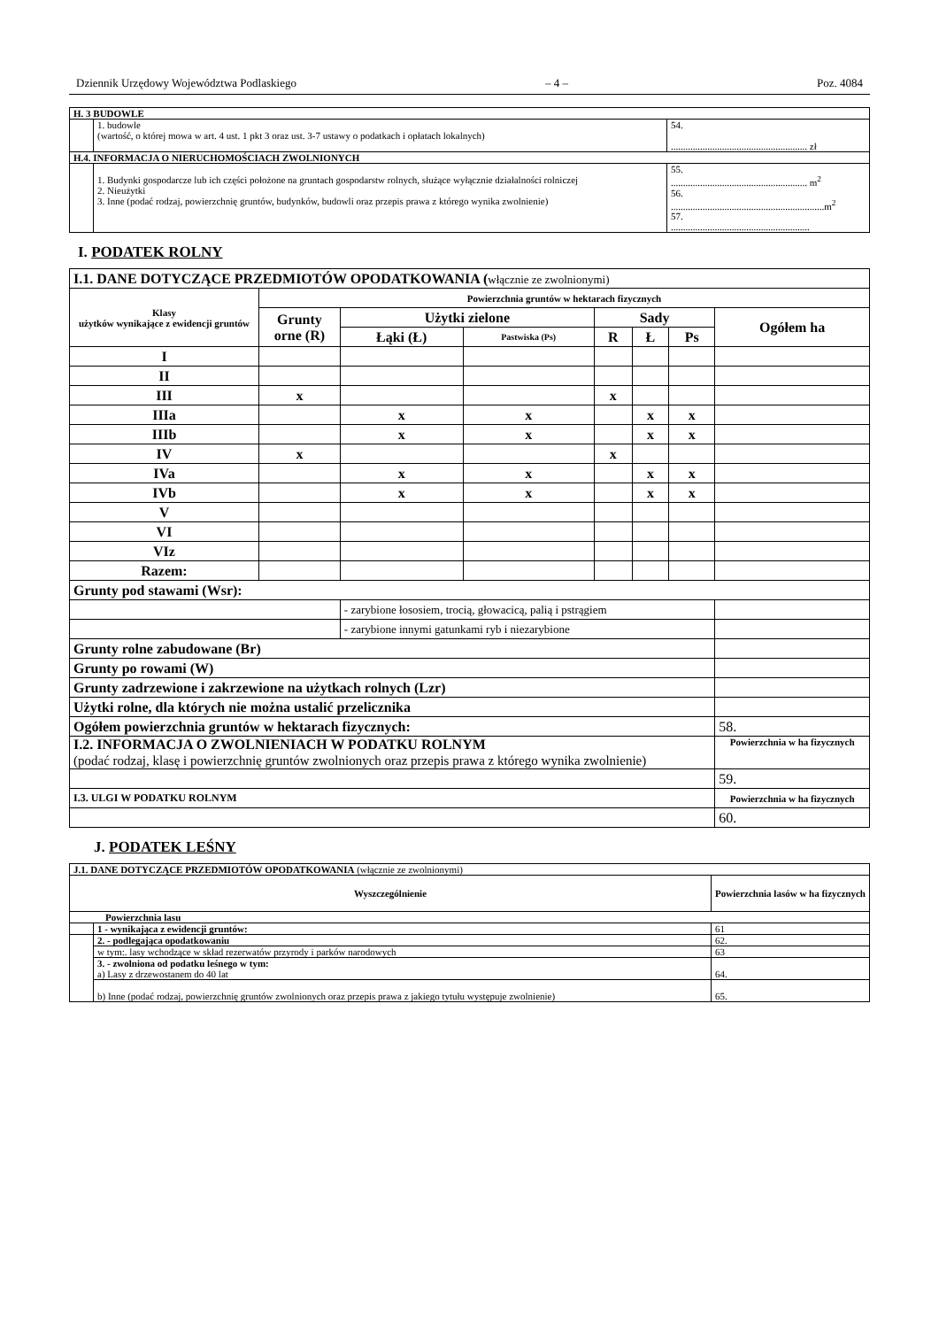Dziennik Urzędowy Województwa Podlaskiego – 4 – Poz. 4084
| H. 3 BUDOWLE | | |
| --- | --- | --- |
| | 1. budowle (wartość, o której mowa w art. 4 ust. 1 pkt 3 oraz ust. 3-7 ustawy o podatkach i opłatach lokalnych) | 54. ........................................................ zł |
| H.4. INFORMACJA O NIERUCHOMOŚCIACH ZWOLNIONYCH | | |
| | 1. Budynki gospodarcze lub ich części położone na gruntach gospodarstw rolnych, służące wyłącznie działalności rolniczej 2. Nieużytki 3. Inne (podać rodzaj, powierzchnię gruntów, budynków, budowli oraz przepis prawa z którego wynika zwolnienie) | 55. ........................................................ m<sup>2</sup> 56. ...............................................................m<sup>2</sup> 57. ......................................................... |
I. PODATEK ROLNY
| I.1. DANE DOTYCZĄCE PRZEDMIOTÓW OPODATKOWANIA ( włącznie ze zwolnionymi) | | | | | | | |
| Klasy użytków wynikające z ewidencji gruntów | Powierzchnia gruntów w hektarach fizycznych | | | | | | |
| | Grunty orne (R) | Użytki zielone | | Sady | | | Ogółem ha |
| | | Łąki (Ł) | Pastwiska (Ps) | R | Ł | Ps | |
| I | | | | | | | |
| II | | | | | | | |
| III | x | | | x | | | |
| IIIa | | x | x | | x | x | |
| IIIb | | x | x | | x | x | |
| IV | x | | | x | | | |
| IVa | | x | x | | x | x | |
| IVb | | x | x | | x | x | |
| V | | | | | | | |
| VI | | | | | | | |
| VIz | | | | | | | |
| Razem: | | | | | | | |
| Grunty pod stawami (Wsr): | | | | | | | |
| | | - zarybione łososiem, trocią, głowacicą, palią i pstrągiem | | | | | |
| | | - zarybione innymi gatunkami ryb i niezarybione | | | | | |
| Grunty rolne zabudowane (Br) | | | | | | | |
| Grunty po rowami (W) | | | | | | | |
| Grunty zadrzewione i zakrzewione na użytkach rolnych (Lzr) | | | | | | | |
| Użytki rolne, dla których nie można ustalić przelicznika | | | | | | | |
| Ogółem powierzchnia gruntów w hektarach fizycznych: | | | | | | | 58. |
| I.2. INFORMACJA O ZWOLNIENIACH W PODATKU ROLNYM (podać rodzaj, klasę i powierzchnię gruntów zwolnionych oraz przepis prawa z którego wynika zwolnienie) | | | | | | | Powierzchnia w ha fizycznych |
| | | | | | | | 59. |
| I.3. ULGI W PODATKU ROLNYM | | | | | | | Powierzchnia w ha fizycznych |
| | | | | | | | 60. |
J. PODATEK LEŚNY
| J.1. DANE DOTYCZĄCE PRZEDMIOTÓW OPODATKOWANIA (włącznie ze zwolnionymi) | | |
| Wyszczególnienie | | Powierzchnia lasów w ha fizycznych |
| Powierzchnia lasu | | |
| | 1 - wynikająca z ewidencji gruntów: | 61 |
| | 2. - podlegająca opodatkowaniu | 62. |
| | w tym:. lasy wchodzące w skład rezerwatów przyrody i parków narodowych | 63 |
| | 3. - zwolniona od podatku leśnego w tym: a) Lasy z drzewostanem do 40 lat | 64. |
| | b) Inne (podać rodzaj, powierzchnię gruntów zwolnionych oraz przepis prawa z jakiego tytułu występuje zwolnienie) | 65. |